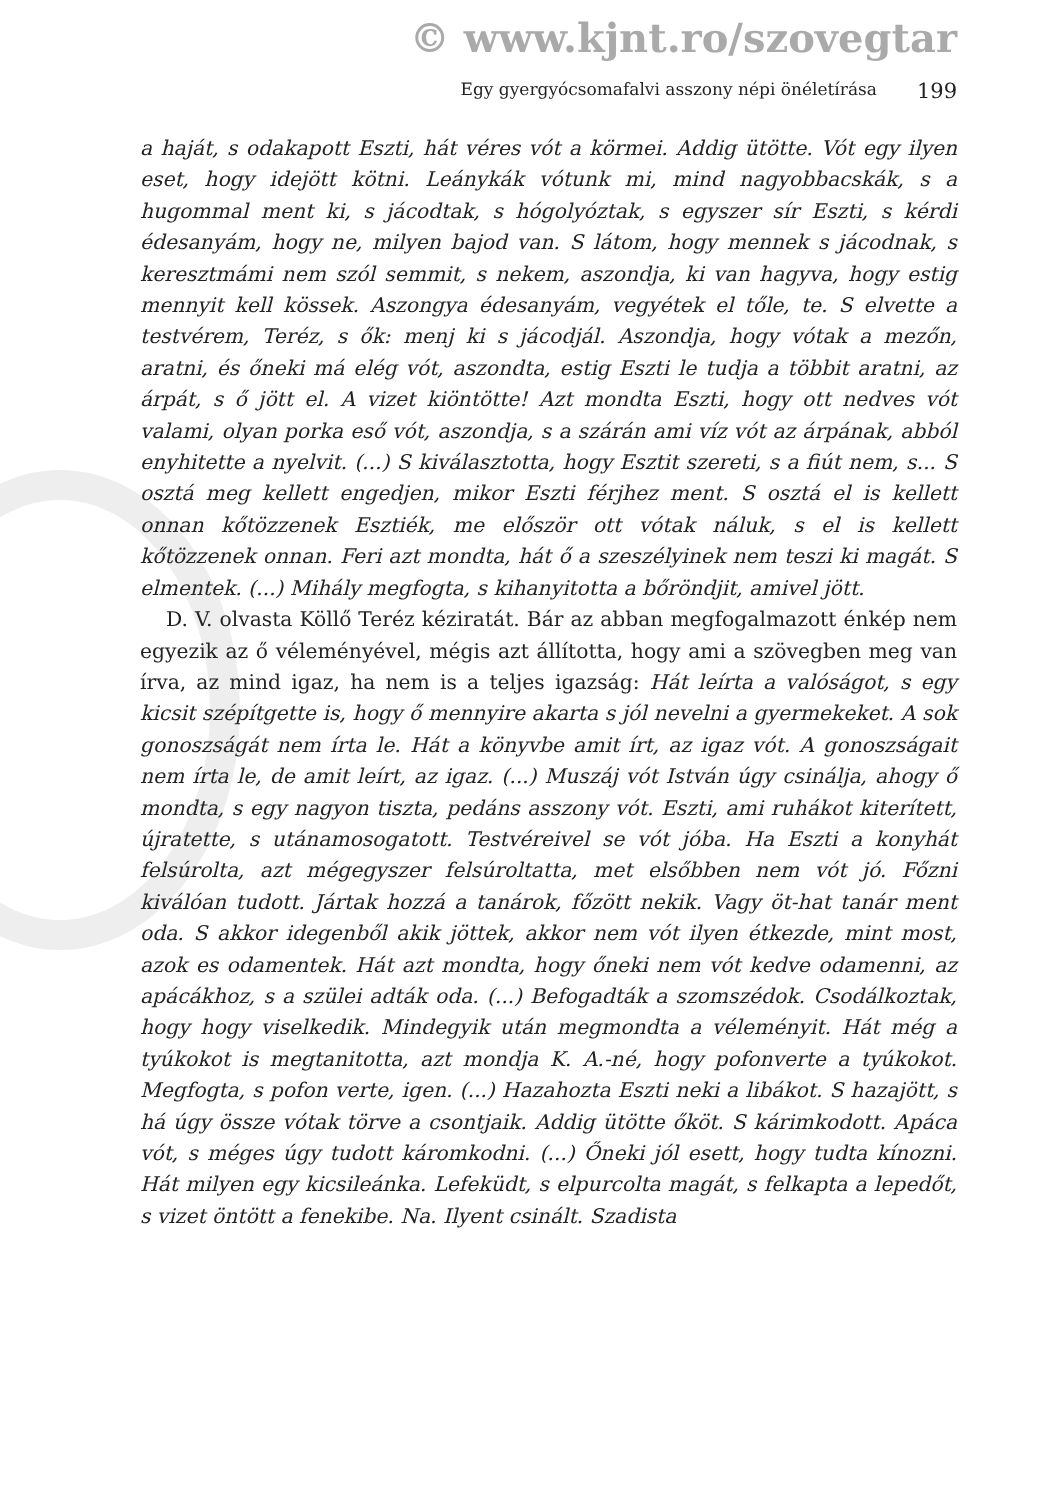© www.kjnt.ro/szovegtar
Egy gyergyócsomafalvi asszony népi önéletírása 199
a haját, s odakapott Eszti, hát véres vót a körmei. Addig ütötte. Vót egy ilyen eset, hogy idejött kötni. Leánykák vótunk mi, mind nagyobbacskák, s a hugommal ment ki, s jácodtak, s hógolyóztak, s egyszer sír Eszti, s kérdi édesanyám, hogy ne, milyen bajod van. S látom, hogy mennek s jácodnak, s keresztmámi nem szól semmit, s nekem, aszondja, ki van hagyva, hogy estig mennyit kell kössek. Aszongya édesanyám, vegyétek el tőle, te. S elvette a testvérem, Teréz, s ők: menj ki s jácodjál. Aszondja, hogy vótak a mezőn, aratni, és őneki má elég vót, aszondta, estig Eszti le tudja a többit aratni, az árpát, s ő jött el. A vizet kiöntötte! Azt mondta Eszti, hogy ott nedves vót valami, olyan porka eső vót, aszondja, s a szárán ami víz vót az árpának, abból enyhitette a nyelvit. (...) S kiválasztotta, hogy Esztit szereti, s a fiút nem, s... S osztá meg kellett engedjen, mikor Eszti férjhez ment. S osztá el is kellett onnan kőtözzenek Esztiék, me először ott vótak náluk, s el is kellett kőtözzenek onnan. Feri azt mondta, hát ő a szeszélyinek nem teszi ki magát. S elmentek. (...) Mihály megfogta, s kihanyitotta a bőröndjit, amivel jött.
D. V. olvasta Köllő Teréz kéziratát. Bár az abban megfogalmazott énkép nem egyezik az ő véleményével, mégis azt állította, hogy ami a szövegben meg van írva, az mind igaz, ha nem is a teljes igazság: Hát leírta a valóságot, s egy kicsit szépítgette is, hogy ő mennyire akarta s jól nevelni a gyermekeket. A sok gonoszságát nem írta le. Hát a könyvbe amit írt, az igaz vót. A gonoszságait nem írta le, de amit leírt, az igaz. (...) Muszáj vót István úgy csinálja, ahogy ő mondta, s egy nagyon tiszta, pedáns asszony vót. Eszti, ami ruhákot kiterített, újratette, s utánamosogatott. Testvéreivel se vót jóba. Ha Eszti a konyhát felsúrolta, azt mégegyszer felsúroltatta, met elsőbben nem vót jó. Főzni kiválóan tudott. Jártak hozzá a tanárok, főzött nekik. Vagy öt-hat tanár ment oda. S akkor idegenből akik jöttek, akkor nem vót ilyen étkezde, mint most, azok es odamentek. Hát azt mondta, hogy őneki nem vót kedve odamenni, az apácákhoz, s a szülei adták oda. (...) Befogadták a szomszédok. Csodálkoztak, hogy hogy viselkedik. Mindegyik után megmondta a véleményit. Hát még a tyúkokot is megtanitotta, azt mondja K. A.-né, hogy pofonverte a tyúkokot. Megfogta, s pofon verte, igen. (...) Hazahozta Eszti neki a libákot. S hazajött, s há úgy össze vótak törve a csontjaik. Addig ütötte őköt. S kárimkodott. Apáca vót, s méges úgy tudott káromkodni. (...) Őneki jól esett, hogy tudta kínozni. Hát milyen egy kicsileánka. Lefeküdt, s elpurcolta magát, s felkapta a lepedőt, s vizet öntött a fenekibe. Na. Ilyent csinált. Szadista